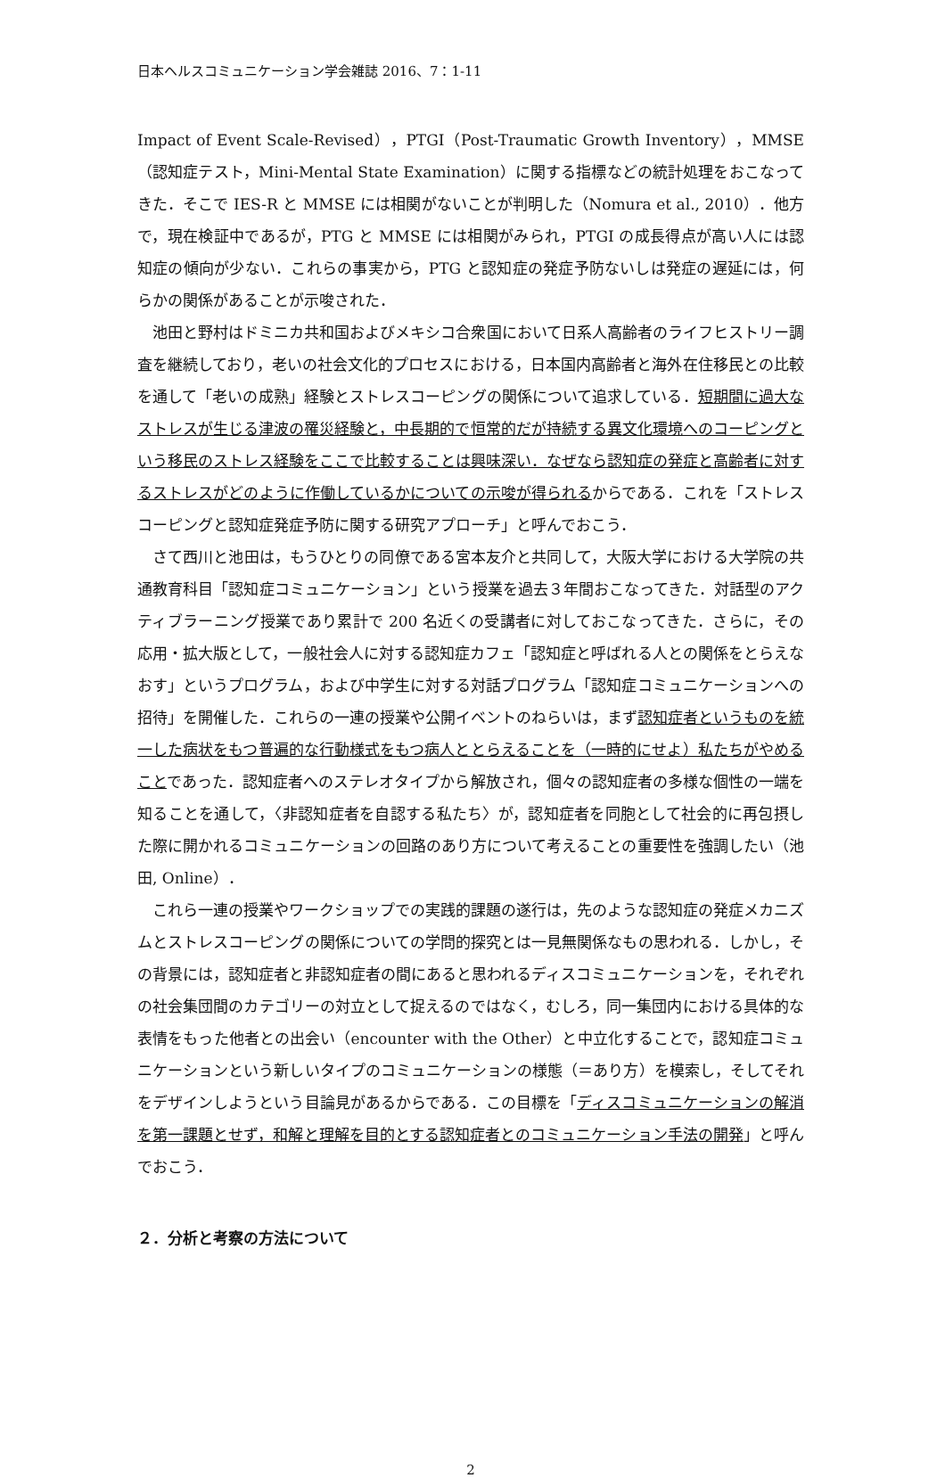日本ヘルスコミュニケーション学会雑誌 2016、7：1-11
Impact of Event Scale-Revised），PTGI（Post-Traumatic Growth Inventory），MMSE（認知症テスト，Mini-Mental State Examination）に関する指標などの統計処理をおこなってきた．そこで IES-R と MMSE には相関がないことが判明した（Nomura et al., 2010）．他方で，現在検証中であるが，PTG と MMSE には相関がみられ，PTGI の成長得点が高い人には認知症の傾向が少ない．これらの事実から，PTG と認知症の発症予防ないしは発症の遅延には，何らかの関係があることが示唆された．
池田と野村はドミニカ共和国およびメキシコ合衆国において日系人高齢者のライフヒストリー調査を継続しており，老いの社会文化的プロセスにおける，日本国内高齢者と海外在住移民との比較を通して「老いの成熟」経験とストレスコーピングの関係について追求している．短期間に過大なストレスが生じる津波の罹災経験と，中長期的で恒常的だが持続する異文化環境へのコーピングという移民のストレス経験をここで比較することは興味深い．なぜなら認知症の発症と高齢者に対するストレスがどのように作働しているかについての示唆が得られるからである．これを「ストレスコーピングと認知症発症予防に関する研究アプローチ」と呼んでおこう．
さて西川と池田は，もうひとりの同僚である宮本友介と共同して，大阪大学における大学院の共通教育科目「認知症コミュニケーション」という授業を過去３年間おこなってきた．対話型のアクティブラーニング授業であり累計で 200 名近くの受講者に対しておこなってきた．さらに，その応用・拡大版として，一般社会人に対する認知症カフェ「認知症と呼ばれる人との関係をとらえなおす」というプログラム，および中学生に対する対話プログラム「認知症コミュニケーションへの招待」を開催した．これらの一連の授業や公開イベントのねらいは，まず認知症者というものを統一した病状をもつ普遍的な行動様式をもつ病人ととらえることを（一時的にせよ）私たちがやめることであった．認知症者へのステレオタイプから解放され，個々の認知症者の多様な個性の一端を知ることを通して，〈非認知症者を自認する私たち〉が，認知症者を同胞として社会的に再包摂した際に開かれるコミュニケーションの回路のあり方について考えることの重要性を強調したい（池田, Online）．
これら一連の授業やワークショップでの実践的課題の遂行は，先のような認知症の発症メカニズムとストレスコーピングの関係についての学問的探究とは一見無関係なもの思われる．しかし，その背景には，認知症者と非認知症者の間にあると思われるディスコミュニケーションを，それぞれの社会集団間のカテゴリーの対立として捉えるのではなく，むしろ，同一集団内における具体的な表情をもった他者との出会い（encounter with the Other）と中立化することで，認知症コミュニケーションという新しいタイプのコミュニケーションの様態（＝あり方）を模索し，そしてそれをデザインしようという目論見があるからである．この目標を「ディスコミュニケーションの解消を第一課題とせず，和解と理解を目的とする認知症者とのコミュニケーション手法の開発」と呼んでおこう．
２．分析と考察の方法について
2